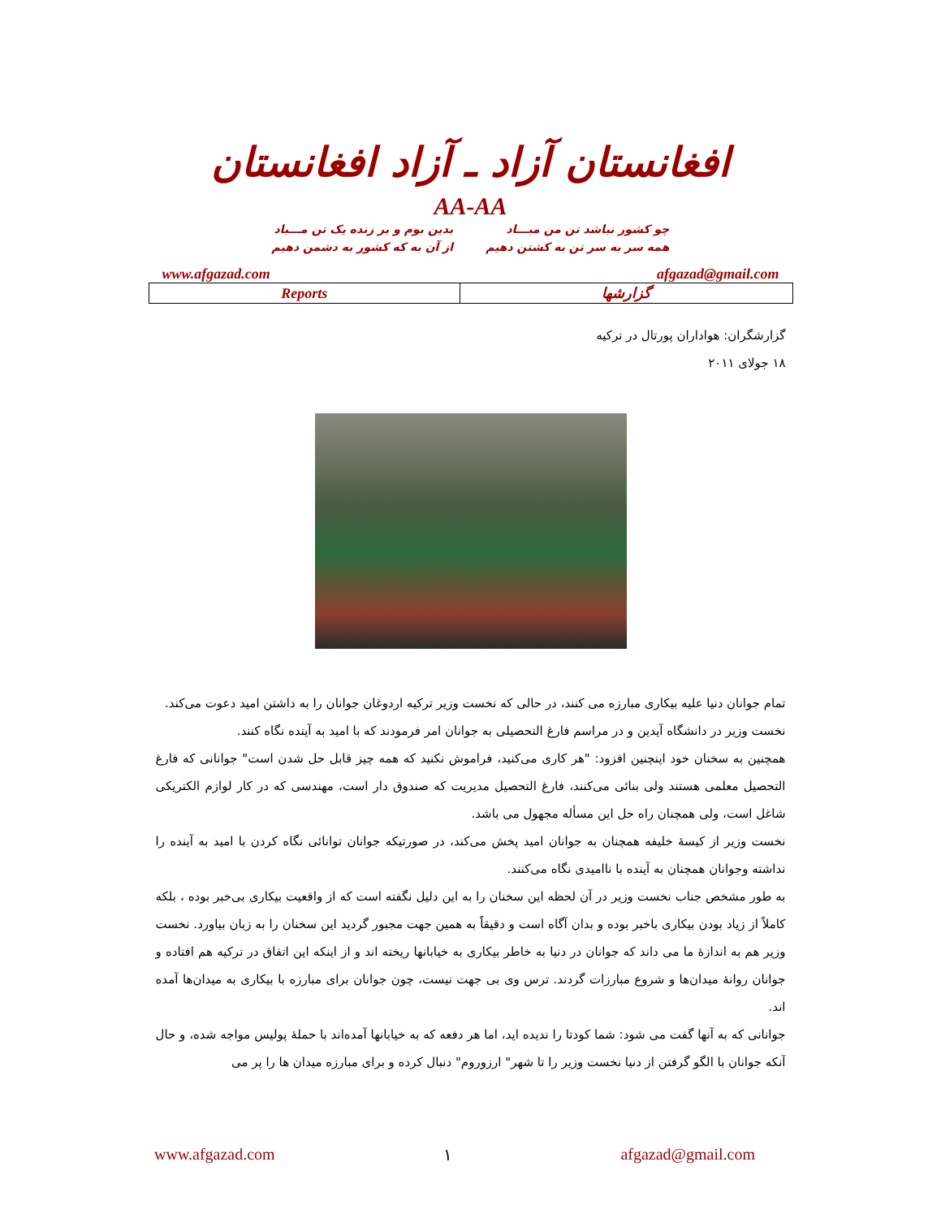افغانستان آزاد ـ آزاد افغانستان
AA-AA
چو کشور نباشد تن من مبـــاد
همه سر به سر تن به کشتن دهیم
بدین بوم و بر زنده یک تن مـــباد
از آن به که کشور به دشمن دهیم
www.afgazad.com afgazad@gmail.com
| Reports | گزارشها |
گزارشگران: هواداران پورتال در ترکیه
۱۸ جولای ۲۰۱۱
تمام جوانان دنیا علیه بیکاری مبارزه می کنند، در حالی که نخست وزیر ترکیه اردوغان جوانان را به داشتن امید دعوت می‌کند.
نخست وزیر در دانشگاه آیدین و در مراسم فارغ التحصیلی به جوانان امر فرمودند که با امید به آینده نگاه کنند.
همچنین به سخنان خود اینچنین افزود: "هر کاری می‌کنید، فراموش نکنید که همه چیز قابل حل شدن است" جوانانی که فارغ التحصیل معلمی هستند ولی بنائی می‌کنند، فارغ التحصیل مدیریت که صندوق دار است، مهندسی که در کار لوازم الکتریکی شاغل است، ولی همچنان راه حل این مسأله مجهول می باشد.
نخست وزیر از کیسهٔ خلیفه همچنان به جوانان امید پخش می‌کند، در صورتیکه جوانان توانائی نگاه کردن با امید به آینده را نداشته وجوانان همچنان به آینده با ناامیدی نگاه می‌کنند.
به طور مشخص جناب نخست وزیر در آن لحظه این سخنان را به این دلیل نگفته است که از واقعیت بیکاری بی‌خبر بوده ، بلکه کاملاً از زیاد بودن بیکاری باخبر بوده و بدان آگاه است و دقیقاً به همین جهت مجبور گردید این سخنان را به زبان بیاورد. نخست وزیر هم به اندازهٔ ما می داند که جوانان در دنیا به خاطر بیکاری به خیابانها ریخته اند و از اینکه این اتفاق در ترکیه هم افتاده و جوانان روانهٔ میدان‌ها و شروع مبارزات گردند. ترس وی بی جهت نیست، چون جوانان برای مبارزه با بیکاری به میدان‌ها آمده اند.
جوانانی که به آنها گفت می شود: شما کودتا را ندیده اید، اما هر دفعه که به خیابانها آمده‌اند با حملهٔ پولیس مواجه شده، و حال آنکه جوانان با الگو گرفتن از دنیا نخست وزیر را تا شهر" ارزوروم" دنبال کرده و برای مبارزه میدان ها را پر می
www.afgazad.com ۱ afgazad@gmail.com